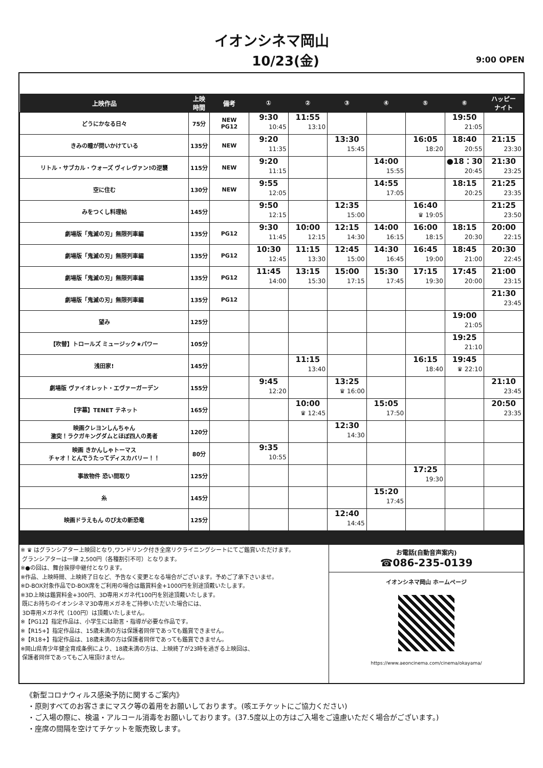イオンシネマ岡山
10/23(金)
9:00 OPEN
| 上映作品 | 上映 時間 | 備考 | ① | ② | ③ | ④ | ⑤ | ⑥ | ハッピー ナイト |
| --- | --- | --- | --- | --- | --- | --- | --- | --- | --- |
| どうにかなる日々 | 75分 | NEW PG12 | 9:30 10:45 | 11:55 13:10 | | | | 19:50 21:05 | |
| きみの瞳が問いかけている | 135分 | NEW | 9:20 11:35 | | 13:30 15:45 | | 16:05 18:20 | 18:40 20:55 | 21:15 23:30 |
| リトル・サブカル・ウォーズ ヴィレヴァン!の逆襲 | 115分 | NEW | 9:20 11:15 | | | 14:00 15:55 | | ●18：30 20:45 | 21:30 23:25 |
| 空に住む | 130分 | NEW | 9:55 12:05 | | | 14:55 17:05 | | 18:15 20:25 | 21:25 23:35 |
| みをつくし料理帖 | 145分 | | 9:50 12:15 | | 12:35 15:00 | | 16:40 ♛ 19:05 | | 21:25 23:50 |
| 劇場版「鬼滅の刃」無限列車編 | 135分 | PG12 | 9:30 11:45 | 10:00 12:15 | 12:15 14:30 | 14:00 16:15 | 16:00 18:15 | 18:15 20:30 | 20:00 22:15 |
| 劇場版「鬼滅の刃」無限列車編 | 135分 | PG12 | 10:30 12:45 | 11:15 13:30 | 12:45 15:00 | 14:30 16:45 | 16:45 19:00 | 18:45 21:00 | 20:30 22:45 |
| 劇場版「鬼滅の刃」無限列車編 | 135分 | PG12 | 11:45 14:00 | 13:15 15:30 | 15:00 17:15 | 15:30 17:45 | 17:15 19:30 | 17:45 20:00 | 21:00 23:15 |
| 劇場版「鬼滅の刃」無限列車編 | 135分 | PG12 | | | | | | | 21:30 23:45 |
| 望み | 125分 | | | | | | | 19:00 21:05 | |
| 【吹替】トロールズ ミュージック★パワー | 105分 | | | | | | | 19:25 21:10 | |
| 浅田家! | 145分 | | | 11:15 13:40 | | | 16:15 18:40 | 19:45 ♛ 22:10 | |
| 劇場版 ヴァイオレット・エヴァーガーデン | 155分 | | 9:45 12:20 | | 13:25 ♛ 16:00 | | | | 21:10 23:45 |
| 【字幕】TENET テネット | 165分 | | | 10:00 ♛ 12:45 | | 15:05 17:50 | | | 20:50 23:35 |
| 映画クレヨンしんちゃん 激突！ラクガキングダムとほぼ四人の勇者 | 120分 | | | | 12:30 14:30 | | | | |
| 映画 きかんしゃトーマス チャオ！とんでうたってディスカバリー！！ | 80分 | | 9:35 10:55 | | | | | | |
| 事故物件 恐い間取り | 125分 | | | | | | 17:25 19:30 | | |
| 糸 | 145分 | | | | | 15:20 17:45 | | | |
| 映画ドラえもん のび太の新恐竜 | 125分 | | | | 12:40 14:45 | | | | |
※ ♛ はグランシアター上映回となり,ワンドリンク付き全席リクライニングシートにてご鑑賞いただけます。
グランシアターは一律 2,500円（各種割引不可）となります。
※●の回は、舞台挨拶中継付となります。
※作品、上映時間、上映終了日など、予告なく変更となる場合がございます。予めご了承下さいませ。
※D-BOX対象作品でD-BOX席をご利用の場合は鑑賞料金+1000円を別途頂戴いたします。
※3D上映は鑑賞料金+300円、3D専用メガネ代100円を別途頂戴いたします。
既にお持ちのイオンシネマ3D専用メガネをご持参いただいた場合には、
3D専用メガネ代（100円）は頂戴いたしません。
※【PG12】指定作品は、小学生には助言・指導が必要な作品です。
※【R15+】指定作品は、15歳未満の方は保護者同伴であっても鑑賞できません。
※【R18+】指定作品は、18歳未満の方は保護者同伴であっても鑑賞できません。
※岡山県青少年健全育成条例により、18歳未満の方は、上映終了が23時を過ぎる上映回は、
保護者同伴であってもご入場頂けません。
お電話(自動音声案内)
☎086-235-0139
イオンシネマ岡山 ホームページ
https://www.aeoncinema.com/cinema/okayama/
《新型コロナウィルス感染予防に関するご案内》
・原則すべてのお客さまにマスク等の着用をお願いしております。(咳エチケットにご協力ください)
・ご入場の際に、検温・アルコール消毒をお願いしております。(37.5度以上の方はご入場をご遠慮いただく場合がございます。)
・座席の間隔を空けてチケットを販売致します。